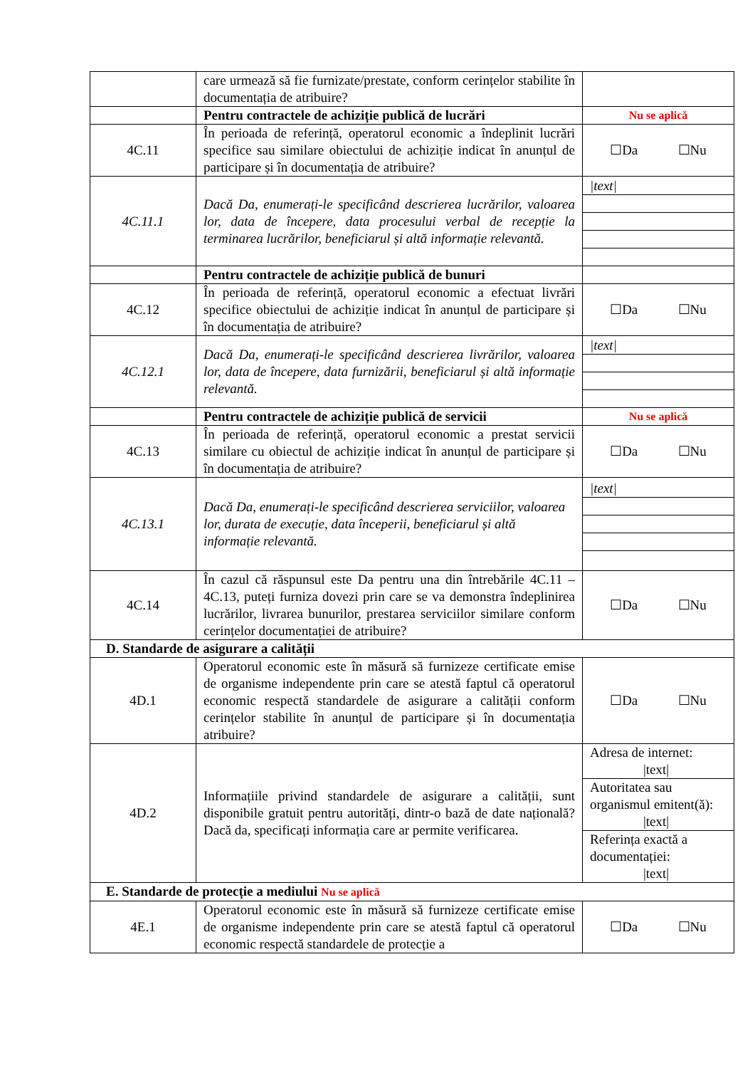| | care urmează să fie furnizate/prestate, conform cerințelor stabilite în documentația de atribuire? | |
| | Pentru contractele de achiziție publică de lucrări | Nu se aplică |
| 4C.11 | În perioada de referință, operatorul economic a îndeplinit lucrări specifice sau similare obiectului de achiziție indicat în anunțul de participare și în documentația de atribuire? | ☐Da ☐Nu |
| 4C.11.1 | Dacă Da, enumerați-le specificând descrierea lucrărilor, valoarea lor, data de începere, data procesului verbal de recepție la terminarea lucrărilor, beneficiarul și altă informație relevantă. | / /text/ / |
| | Pentru contractele de achiziție publică de bunuri | |
| 4C.12 | În perioada de referință, operatorul economic a efectuat livrări specifice obiectului de achiziție indicat în anunțul de participare și în documentația de atribuire? | ☐Da ☐Nu |
| 4C.12.1 | Dacă Da, enumerați-le specificând descrierea livrărilor, valoarea lor, data de începere, data furnizării, beneficiarul și altă informație relevantă. | / /text/ / |
| | Pentru contractele de achiziție publică de servicii | Nu se aplică |
| 4C.13 | În perioada de referință, operatorul economic a prestat servicii similare cu obiectul de achiziție indicat în anunțul de participare și în documentația de atribuire? | ☐Da ☐Nu |
| 4C.13.1 | Dacă Da, enumerați-le specificând descrierea serviciilor, valoarea lor, durata de execuție, data începerii, beneficiarul și altă informație relevantă. | / /text/ / |
| 4C.14 | În cazul că răspunsul este Da pentru una din întrebările 4C.11 – 4C.13, puteți furniza dovezi prin care se va demonstra îndeplinirea lucrărilor, livrarea bunurilor, prestarea serviciilor similare conform cerințelor documentației de atribuire? | ☐Da ☐Nu |
| D. Standarde de asigurare a calității | | |
| 4D.1 | Operatorul economic este în măsură să furnizeze certificate emise de organisme independente prin care se atestă faptul că operatorul economic respectă standardele de asigurare a calității conform cerințelor stabilite în anunțul de participare și în documentația atribuire? | ☐Da ☐Nu |
| 4D.2 | Informațiile privind standardele de asigurare a calității, sunt disponibile gratuit pentru autorități, dintr-o bază de date națională? Dacă da, specificați informația care ar permite verificarea. | / Adresa de internet: /text/ / / Autoritatea sau organismul emitent(ă): /text/ / / Referința exactă a documentației: /text/ / |
| E. Standarde de protecție a mediului Nu se aplică | | |
| 4E.1 | Operatorul economic este în măsură să furnizeze certificate emise de organisme independente prin care se atestă faptul că operatorul economic respectă standardele de protecție a | ☐Da ☐Nu |